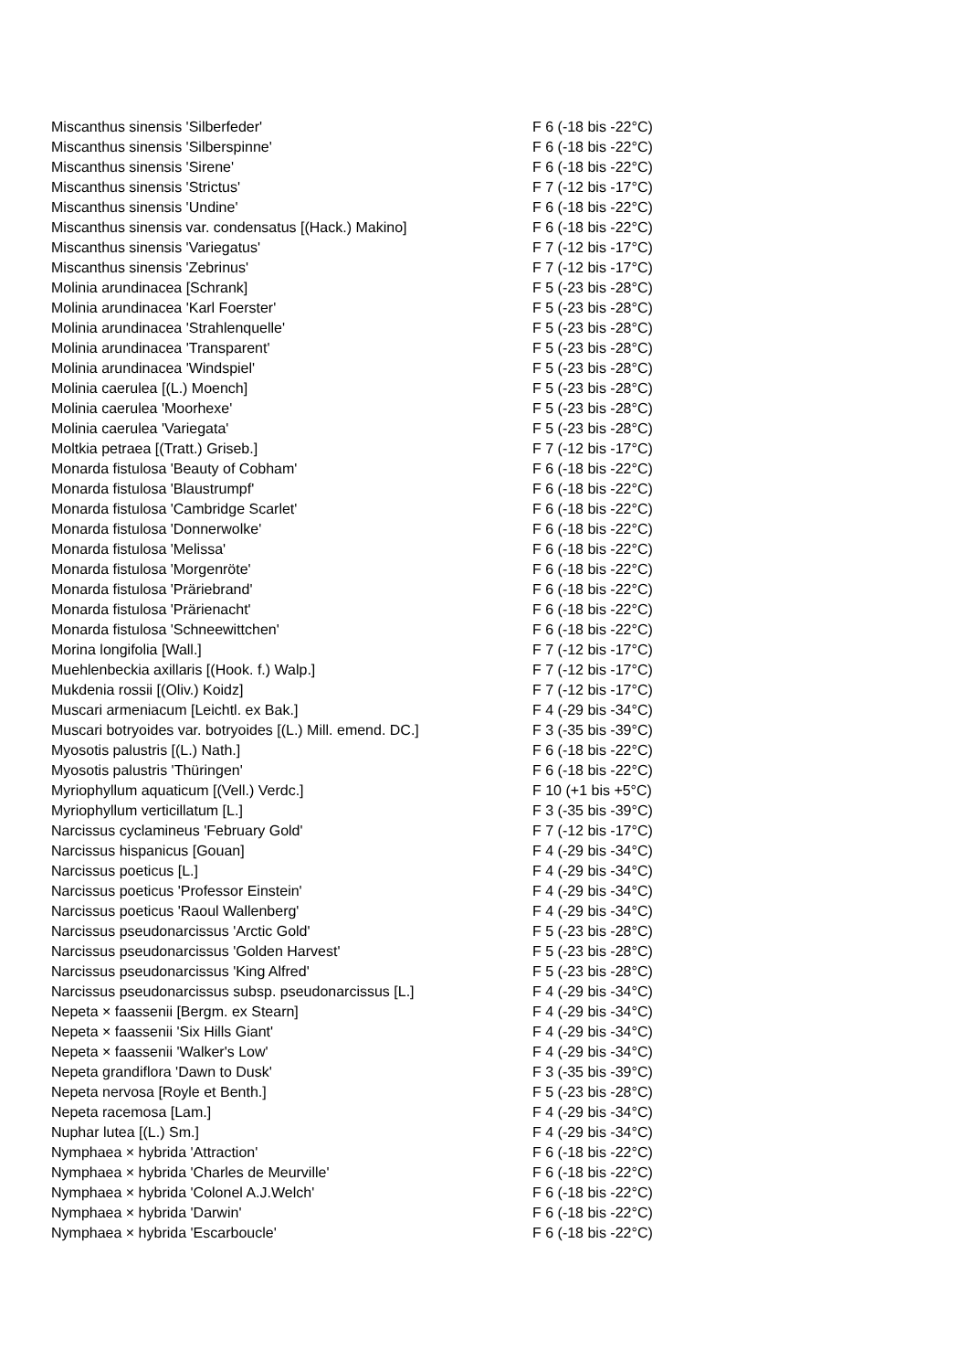| Miscanthus sinensis 'Silberfeder' | F 6 (-18 bis -22°C) |
| Miscanthus sinensis 'Silberspinne' | F 6 (-18 bis -22°C) |
| Miscanthus sinensis 'Sirene' | F 6 (-18 bis -22°C) |
| Miscanthus sinensis 'Strictus' | F 7 (-12 bis -17°C) |
| Miscanthus sinensis 'Undine' | F 6 (-18 bis -22°C) |
| Miscanthus sinensis var. condensatus [(Hack.) Makino] | F 6 (-18 bis -22°C) |
| Miscanthus sinensis 'Variegatus' | F 7 (-12 bis -17°C) |
| Miscanthus sinensis 'Zebrinus' | F 7 (-12 bis -17°C) |
| Molinia arundinacea [Schrank] | F 5 (-23 bis -28°C) |
| Molinia arundinacea 'Karl Foerster' | F 5 (-23 bis -28°C) |
| Molinia arundinacea 'Strahlenquelle' | F 5 (-23 bis -28°C) |
| Molinia arundinacea 'Transparent' | F 5 (-23 bis -28°C) |
| Molinia arundinacea 'Windspiel' | F 5 (-23 bis -28°C) |
| Molinia caerulea [(L.) Moench] | F 5 (-23 bis -28°C) |
| Molinia caerulea 'Moorhexe' | F 5 (-23 bis -28°C) |
| Molinia caerulea 'Variegata' | F 5 (-23 bis -28°C) |
| Moltkia petraea [(Tratt.) Griseb.] | F 7 (-12 bis -17°C) |
| Monarda fistulosa 'Beauty of Cobham' | F 6 (-18 bis -22°C) |
| Monarda fistulosa 'Blaustrumpf' | F 6 (-18 bis -22°C) |
| Monarda fistulosa 'Cambridge Scarlet' | F 6 (-18 bis -22°C) |
| Monarda fistulosa 'Donnerwolke' | F 6 (-18 bis -22°C) |
| Monarda fistulosa 'Melissa' | F 6 (-18 bis -22°C) |
| Monarda fistulosa 'Morgenröte' | F 6 (-18 bis -22°C) |
| Monarda fistulosa 'Präriebrand' | F 6 (-18 bis -22°C) |
| Monarda fistulosa 'Prärienacht' | F 6 (-18 bis -22°C) |
| Monarda fistulosa 'Schneewittchen' | F 6 (-18 bis -22°C) |
| Morina longifolia [Wall.] | F 7 (-12 bis -17°C) |
| Muehlenbeckia axillaris [(Hook. f.) Walp.] | F 7 (-12 bis -17°C) |
| Mukdenia rossii [(Oliv.) Koidz] | F 7 (-12 bis -17°C) |
| Muscari armeniacum [Leichtl. ex Bak.] | F 4 (-29 bis -34°C) |
| Muscari botryoides var. botryoides [(L.) Mill. emend. DC.] | F 3 (-35 bis -39°C) |
| Myosotis palustris [(L.) Nath.] | F 6 (-18 bis -22°C) |
| Myosotis palustris 'Thüringen' | F 6 (-18 bis -22°C) |
| Myriophyllum aquaticum [(Vell.) Verdc.] | F 10 (+1 bis +5°C) |
| Myriophyllum verticillatum [L.] | F 3 (-35 bis -39°C) |
| Narcissus cyclamineus 'February Gold' | F 7 (-12 bis -17°C) |
| Narcissus hispanicus [Gouan] | F 4 (-29 bis -34°C) |
| Narcissus poeticus [L.] | F 4 (-29 bis -34°C) |
| Narcissus poeticus 'Professor Einstein' | F 4 (-29 bis -34°C) |
| Narcissus poeticus 'Raoul Wallenberg' | F 4 (-29 bis -34°C) |
| Narcissus pseudonarcissus 'Arctic Gold' | F 5 (-23 bis -28°C) |
| Narcissus pseudonarcissus 'Golden Harvest' | F 5 (-23 bis -28°C) |
| Narcissus pseudonarcissus 'King Alfred' | F 5 (-23 bis -28°C) |
| Narcissus pseudonarcissus subsp. pseudonarcissus [L.] | F 4 (-29 bis -34°C) |
| Nepeta × faassenii [Bergm. ex Stearn] | F 4 (-29 bis -34°C) |
| Nepeta × faassenii 'Six Hills Giant' | F 4 (-29 bis -34°C) |
| Nepeta × faassenii 'Walker's Low' | F 4 (-29 bis -34°C) |
| Nepeta grandiflora 'Dawn to Dusk' | F 3 (-35 bis -39°C) |
| Nepeta nervosa [Royle et Benth.] | F 5 (-23 bis -28°C) |
| Nepeta racemosa [Lam.] | F 4 (-29 bis -34°C) |
| Nuphar lutea [(L.) Sm.] | F 4 (-29 bis -34°C) |
| Nymphaea × hybrida 'Attraction' | F 6 (-18 bis -22°C) |
| Nymphaea × hybrida 'Charles de Meurville' | F 6 (-18 bis -22°C) |
| Nymphaea × hybrida 'Colonel A.J.Welch' | F 6 (-18 bis -22°C) |
| Nymphaea × hybrida 'Darwin' | F 6 (-18 bis -22°C) |
| Nymphaea × hybrida 'Escarboucle' | F 6 (-18 bis -22°C) |